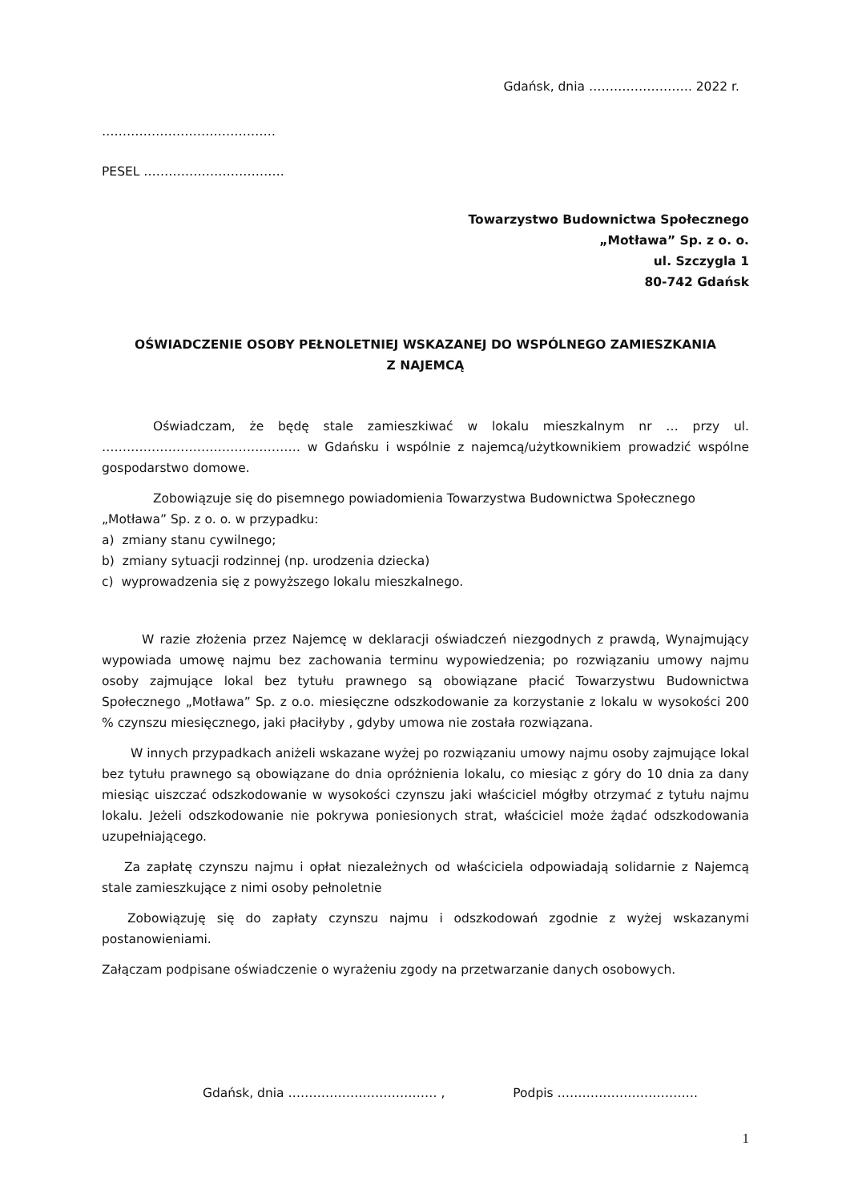Gdańsk, dnia ……………………. 2022 r.
……………………………………
PESEL …………………………….
Towarzystwo Budownictwa Społecznego
„Motława” Sp. z o. o.
ul. Szczygla 1
80-742 Gdańsk
OŚWIADCZENIE OSOBY PEŁNOLETNIEJ WSKAZANEJ DO WSPÓLNEGO ZAMIESZKANIA
Z NAJEMCĄ
Oświadczam, że będę stale zamieszkiwać w lokalu mieszkalnym nr … przy ul. ………………………………………… w Gdańsku i wspólnie z najemcą/użytkownikiem prowadzić wspólne gospodarstwo domowe.
Zobowiązuje się do pisemnego powiadomienia Towarzystwa Budownictwa Społecznego „Motława” Sp. z o. o. w przypadku:
a) zmiany stanu cywilnego;
b) zmiany sytuacji rodzinnej (np. urodzenia dziecka)
c) wyprowadzenia się z powyższego lokalu mieszkalnego.
W razie złożenia przez Najemcę w deklaracji oświadczeń niezgodnych z prawdą, Wynajmujący wypowiada umowę najmu bez zachowania terminu wypowiedzenia; po rozwiązaniu umowy najmu osoby zajmujące lokal bez tytułu prawnego są obowiązane płacić Towarzystwu Budownictwa Społecznego „Motława” Sp. z o.o. miesięczne odszkodowanie za korzystanie z lokalu w wysokości 200 % czynszu miesięcznego, jaki płaciłyby , gdyby umowa nie została rozwiązana.
W innych przypadkach aniżeli wskazane wyżej po rozwiązaniu umowy najmu osoby zajmujące lokal bez tytułu prawnego są obowiązane do dnia opróżnienia lokalu, co miesiąc z góry do 10 dnia za dany miesiąc uiszczać odszkodowanie w wysokości czynszu jaki właściciel mógłby otrzymać z tytułu najmu lokalu. Jeżeli odszkodowanie nie pokrywa poniesionych strat, właściciel może żądać odszkodowania uzupełniającego.
Za zapłatę czynszu najmu i opłat niezależnych od właściciela odpowiadają solidarnie z Najemcą stale zamieszkujące z nimi osoby pełnoletnie
Zobowiązuję się do zapłaty czynszu najmu i odszkodowań zgodnie z wyżej wskazanymi postanowieniami.
Załączam podpisane oświadczenie o wyrażeniu zgody na przetwarzanie danych osobowych.
Gdańsk, dnia ……………………………… , Podpis …………………………….
1